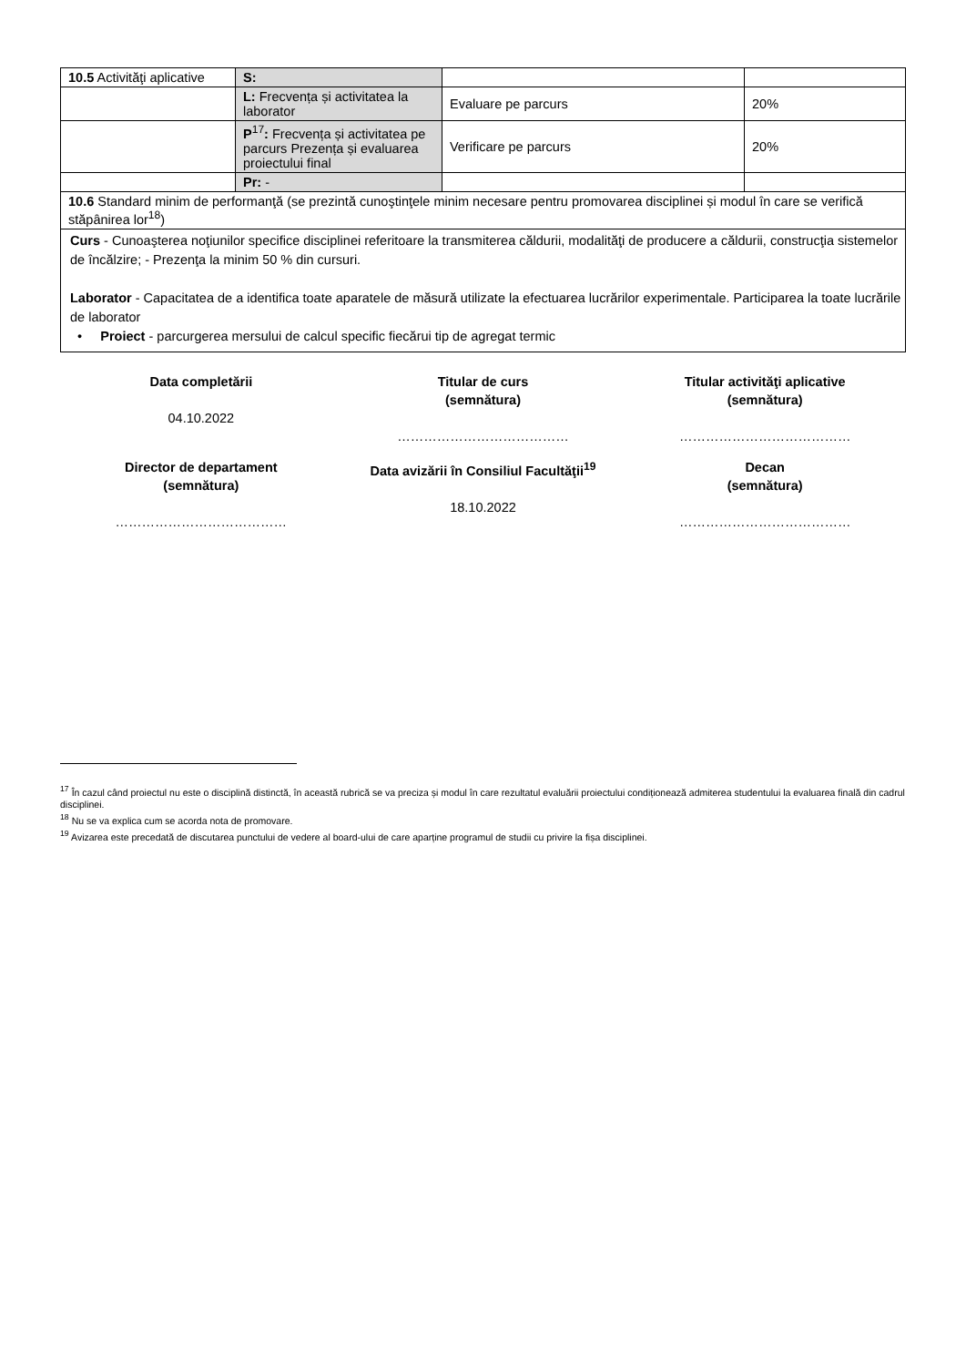| 10.5 Activităţi aplicative | S: | | |
| | L: Frecvența și activitatea la laborator | Evaluare pe parcurs | 20% |
| | P<sup>17</sup> : Frecvența și activitatea pe parcurs Prezența și evaluarea proiectului final | Verificare pe parcurs | 20% |
| | Pr: - | | |
| 10.6 Standard minim de performanţă (se prezintă cunoştinţele minim necesare pentru promovarea disciplinei și modul în care se verifică stăpânirea lor<sup>18</sup>) | | | |
| Curs - Cunoaşterea noţiunilor specifice disciplinei referitoare la transmiterea căldurii, modalităţi de producere a căldurii, construcţia sistemelor de încălzire; - Prezenţa la minim 50 % din cursuri. Laborator - Capacitatea de a identifica toate aparatele de măsură utilizate la efectuarea lucrărilor experimentale. Participarea la toate lucrările de laborator • Proiect - parcurgerea mersului de calcul specific fiecărui tip de agregat termic | | | |
Data completării
04.10.2022
Titular de curs
(semnătura)
…………………………………
Titular activităţi aplicative
(semnătura)
…………………………………
Director de departament
(semnătura)
…………………………………
Data avizării în Consiliul Facultăţii<sup>19</sup>
18.10.2022
Decan
(semnătura)
…………………………………
<sup>17</sup> În cazul când proiectul nu este o disciplină distinctă, în această rubrică se va preciza și modul în care rezultatul evaluării proiectului condiționează admiterea studentului la evaluarea finală din cadrul disciplinei.
<sup>18</sup> Nu se va explica cum se acorda nota de promovare.
<sup>19</sup> Avizarea este precedată de discutarea punctului de vedere al board-ului de care aparține programul de studii cu privire la fișa disciplinei.